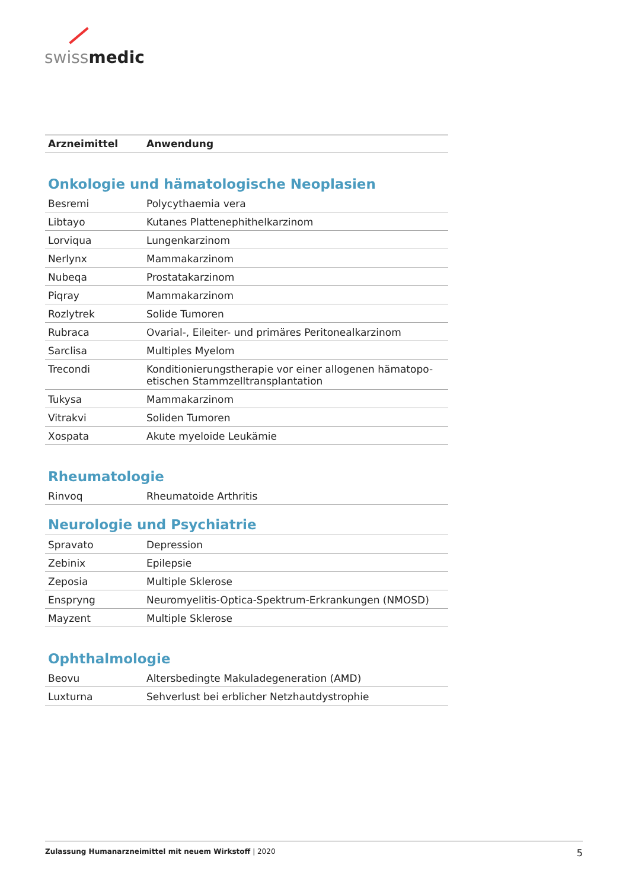swiss medic
| Arzneimittel | Anwendung |
| --- | --- |
| Onkologie und hämatologische Neoplasien | |
| Besremi | Polycythaemia vera |
| Libtayo | Kutanes Plattenephithelkarzinom |
| Lorviqua | Lungenkarzinom |
| Nerlynx | Mammakarzinom |
| Nubeqa | Prostatakarzinom |
| Piqray | Mammakarzinom |
| Rozlytrek | Solide Tumoren |
| Rubraca | Ovarial-, Eileiter- und primäres Peritonealkarzinom |
| Sarclisa | Multiples Myelom |
| Trecondi | Konditionierungstherapie vor einer allogenen hämatopo-etischen Stammzelltransplantation |
| Tukysa | Mammakarzinom |
| Vitrakvi | Soliden Tumoren |
| Xospata | Akute myeloide Leukämie |
| Rheumatologie | |
| Rinvoq | Rheumatoide Arthritis |
| Neurologie und Psychiatrie | |
| Spravato | Depression |
| Zebinix | Epilepsie |
| Zeposia | Multiple Sklerose |
| Enspryng | Neuromyelitis-Optica-Spektrum-Erkrankungen (NMOSD) |
| Mayzent | Multiple Sklerose |
| Ophthalmologie | |
| Beovu | Altersbedingte Makuladegeneration (AMD) |
| Luxturna | Sehverlust bei erblicher Netzhautdystrophie |
Zulassung Humanarzneimittel mit neuem Wirkstoff | 2020 5